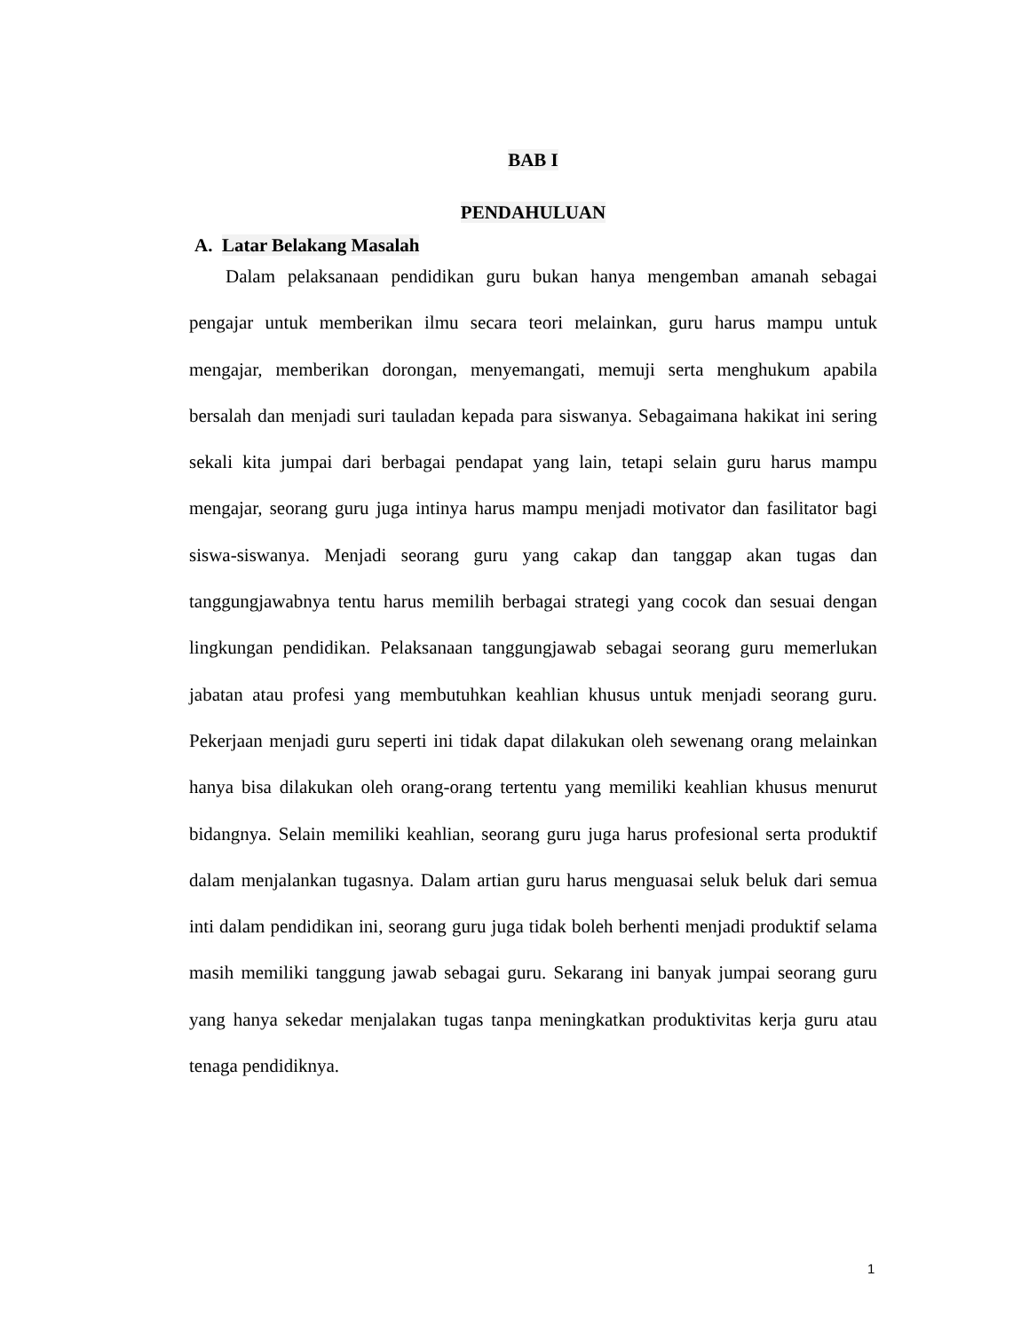BAB I
PENDAHULUAN
A. Latar Belakang Masalah
Dalam pelaksanaan pendidikan guru bukan hanya mengemban amanah sebagai pengajar untuk memberikan ilmu secara teori melainkan, guru harus mampu untuk mengajar, memberikan dorongan, menyemangati, memuji serta menghukum apabila bersalah dan menjadi suri tauladan kepada para siswanya. Sebagaimana hakikat ini sering sekali kita jumpai dari berbagai pendapat yang lain, tetapi selain guru harus mampu mengajar, seorang guru juga intinya harus mampu menjadi motivator dan fasilitator bagi siswa-siswanya. Menjadi seorang guru yang cakap dan tanggap akan tugas dan tanggungjawabnya tentu harus memilih berbagai strategi yang cocok dan sesuai dengan lingkungan pendidikan. Pelaksanaan tanggungjawab sebagai seorang guru memerlukan jabatan atau profesi yang membutuhkan keahlian khusus untuk menjadi seorang guru. Pekerjaan menjadi guru seperti ini tidak dapat dilakukan oleh sewenang orang melainkan hanya bisa dilakukan oleh orang-orang tertentu yang memiliki keahlian khusus menurut bidangnya. Selain memiliki keahlian, seorang guru juga harus profesional serta produktif dalam menjalankan tugasnya. Dalam artian guru harus menguasai seluk beluk dari semua inti dalam pendidikan ini, seorang guru juga tidak boleh berhenti menjadi produktif selama masih memiliki tanggung jawab sebagai guru. Sekarang ini banyak jumpai seorang guru yang hanya sekedar menjalakan tugas tanpa meningkatkan produktivitas kerja guru atau tenaga pendidiknya.
1